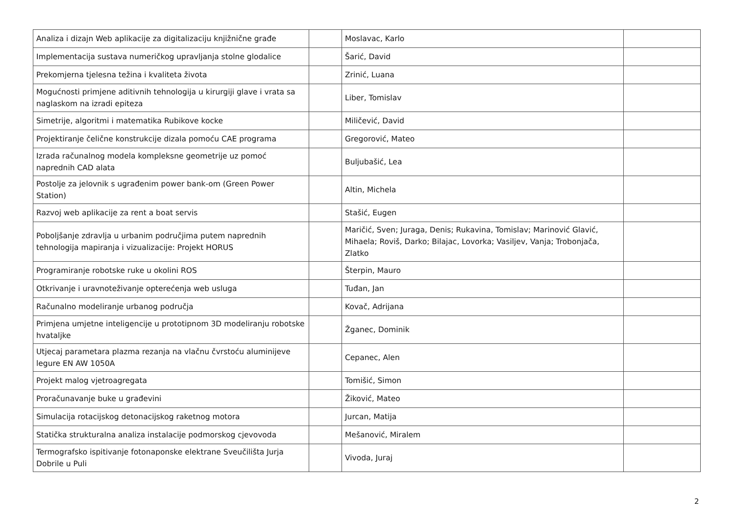| Analiza i dizajn Web aplikacije za digitalizaciju knjižnične građe | | Moslavac, Karlo | |
| Implementacija sustava numeričkog upravljanja stolne glodalice | | Šarić, David | |
| Prekomjerna tjelesna težina i kvaliteta života | | Zrinić, Luana | |
| Mogućnosti primjene aditivnih tehnologija u kirurgiji glave i vrata sa naglaskom na izradi epiteza | | Liber, Tomislav | |
| Simetrije, algoritmi i matematika Rubikove kocke | | Miličević, David | |
| Projektiranje čelične konstrukcije dizala pomoću CAE programa | | Gregorović, Mateo | |
| Izrada računalnog modela kompleksne geometrije uz pomoć naprednih CAD alata | | Buljubašić, Lea | |
| Postolje za jelovnik s ugrađenim power bank-om (Green Power Station) | | Altin, Michela | |
| Razvoj web aplikacije za rent a boat servis | | Stašić, Eugen | |
| Poboljšanje zdravlja u urbanim područjima putem naprednih tehnologija mapiranja i vizualizacije: Projekt HORUS | | Maričić, Sven; Juraga, Denis; Rukavina, Tomislav; Marinović Glavić, Mihaela; Roviš, Darko; Bilajac, Lovorka; Vasiljev, Vanja; Trobonjača, Zlatko | |
| Programiranje robotske ruke u okolini ROS | | Šterpin, Mauro | |
| Otkrivanje i uravnoteživanje opterećenja web usluga | | Tuđan, Jan | |
| Računalno modeliranje urbanog područja | | Kovač, Adrijana | |
| Primjena umjetne inteligencije u prototipnom 3D modeliranju robotske hvataljke | | Žganec, Dominik | |
| Utjecaj parametara plazma rezanja na vlačnu čvrstoću aluminijeve legure EN AW 1050A | | Cepanec, Alen | |
| Projekt malog vjetroagregata | | Tomišić, Simon | |
| Proračunavanje buke u građevini | | Žiković, Mateo | |
| Simulacija rotacijskog detonacijskog raketnog motora | | Jurcan, Matija | |
| Statička strukturalna analiza instalacije podmorskog cjevovoda | | Mešanović, Miralem | |
| Termografsko ispitivanje fotonaponske elektrane Sveučilišta Jurja Dobrile u Puli | | Vivoda, Juraj | |
2